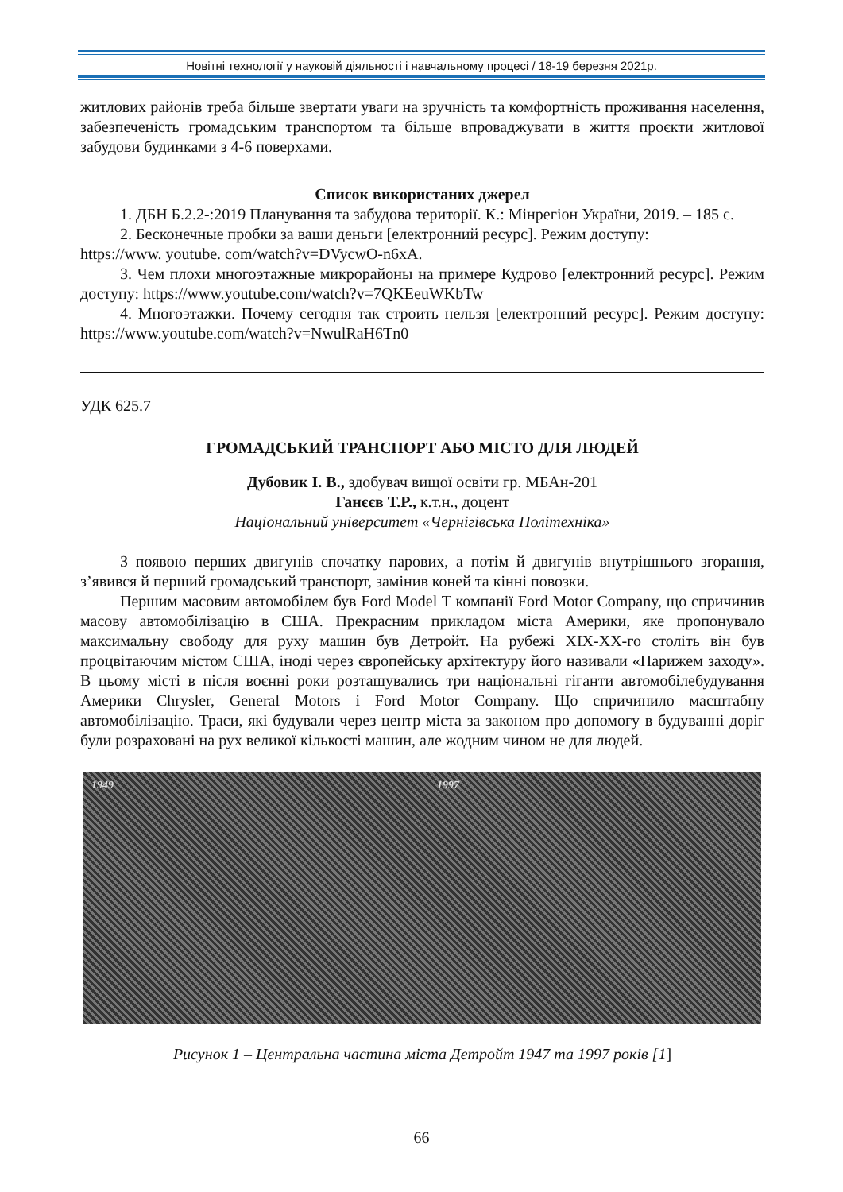Новітні технології у науковій діяльності і навчальному процесі / 18-19 березня 2021р.
житлових районів треба більше звертати уваги на зручність та комфортність проживання населення, забезпеченість громадським транспортом та більше впроваджувати в життя проєкти житлової забудови будинками з 4-6 поверхами.
Список використаних джерел
1. ДБН Б.2.2-:2019 Планування та забудова території. К.: Мінрегіон України, 2019. – 185 с.
2. Бесконечные пробки за ваши деньги [електронний ресурс]. Режим доступу:
https://www. youtube. com/watch?v=DVycwO-n6xA.
3. Чем плохи многоэтажные микрорайоны на примере Кудрово [електронний ресурс]. Режим доступу: https://www.youtube.com/watch?v=7QKEeuWKbTw
4. Многоэтажки. Почему сегодня так строить нельзя [електронний ресурс]. Режим доступу: https://www.youtube.com/watch?v=NwulRaH6Tn0
УДК 625.7
ГРОМАДСЬКИЙ ТРАНСПОРТ АБО МІСТО ДЛЯ ЛЮДЕЙ
Дубовик І. В., здобувач вищої освіти гр. МБАн-201
Ганєєв Т.Р., к.т.н., доцент
Національний університет «Чернігівська Політехніка»
З появою перших двигунів спочатку парових, а потім й двигунів внутрішнього згорання, з’явився й перший громадський транспорт, замінив коней та кінні повозки.
Першим масовим автомобілем був Ford Model T компанії Ford Motor Company, що спричинив масову автомобілізацію в США. Прекрасним прикладом міста Америки, яке пропонувало максимальну свободу для руху машин був Детройт. На рубежі XIX-XX-го століть він був процвітаючим містом США, іноді через європейську архітектуру його називали «Парижем заходу». В цьому місті в після воєнні роки розташувались три національні гіганти автомобілебудування Америки Chrysler, General Motors і Ford Motor Company. Що спричинило масштабну автомобілізацію. Траси, які будували через центр міста за законом про допомогу в будуванні доріг були розраховані на рух великої кількості машин, але жодним чином не для людей.
1949 1997
Рисунок 1 – Центральна частина міста Детройт 1947 та 1997 років [1]
66